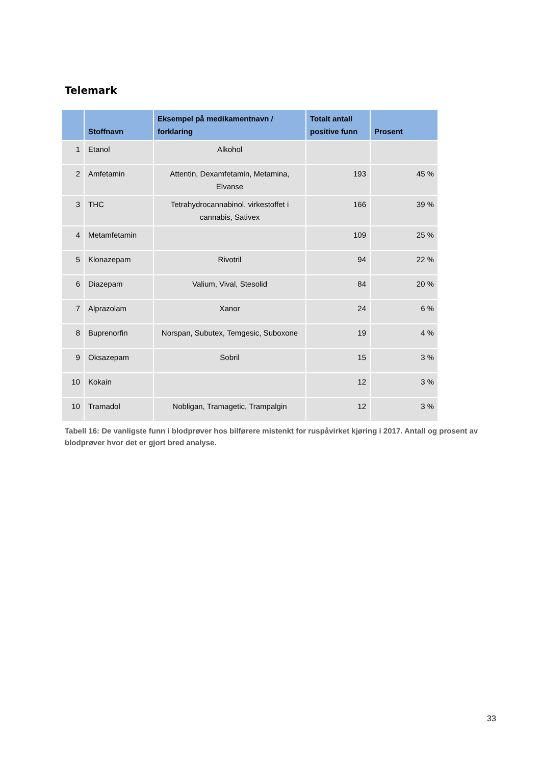Telemark
| | Stoffnavn | Eksempel på medikamentnavn / forklaring | Totalt antall positive funn | Prosent |
| --- | --- | --- | --- | --- |
| 1 | Etanol | Alkohol | | |
| 2 | Amfetamin | Attentin, Dexamfetamin, Metamina, Elvanse | 193 | 45 % |
| 3 | THC | Tetrahydrocannabinol, virkestoffet i cannabis, Sativex | 166 | 39 % |
| 4 | Metamfetamin | | 109 | 25 % |
| 5 | Klonazepam | Rivotril | 94 | 22 % |
| 6 | Diazepam | Valium, Vival, Stesolid | 84 | 20 % |
| 7 | Alprazolam | Xanor | 24 | 6 % |
| 8 | Buprenorfin | Norspan, Subutex, Temgesic, Suboxone | 19 | 4 % |
| 9 | Oksazepam | Sobril | 15 | 3 % |
| 10 | Kokain | | 12 | 3 % |
| 10 | Tramadol | Nobligan, Tramagetic, Trampalgin | 12 | 3 % |
Tabell 16: De vanligste funn i blodprøver hos bilførere mistenkt for ruspåvirket kjøring i 2017. Antall og prosent av blodprøver hvor det er gjort bred analyse.
33